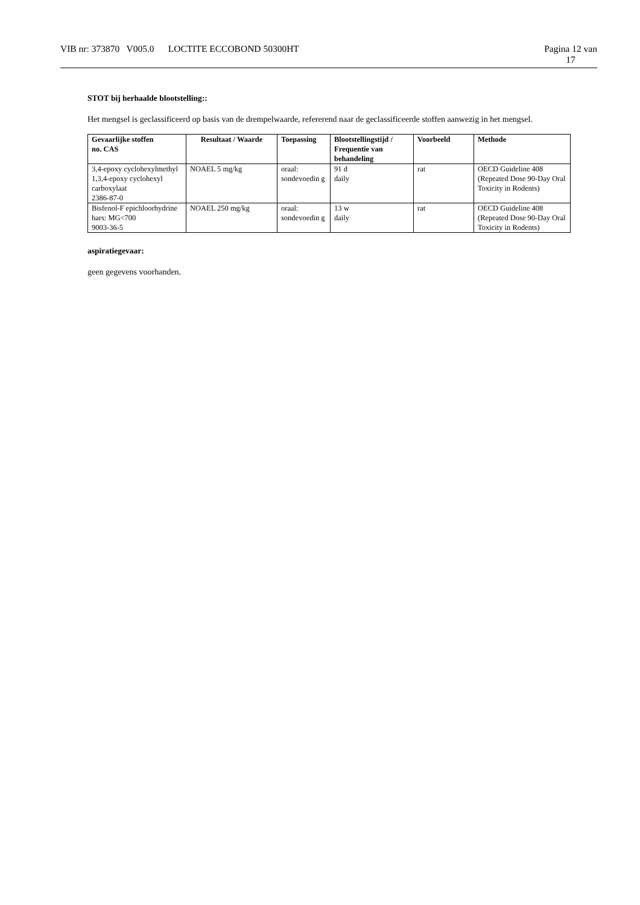VIB nr: 373870 V005.0 LOCTITE ECCOBOND 50300HT
Pagina 12 van
17
STOT bij herhaalde blootstelling::
Het mengsel is geclassificeerd op basis van de drempelwaarde, refererend naar de geclassificeerde stoffen aanwezig in het mengsel.
| Gevaarlijke stoffen no. CAS | Resultaat / Waarde | Toepassing | Blootstellingstijd / Frequentie van behandeling | Voorbeeld | Methode |
| --- | --- | --- | --- | --- | --- |
| 3,4-epoxy cyclohexylmethyl 1,3,4-epoxy cyclohexyl carboxylaat 2386-87-0 | NOAEL 5 mg/kg | oraal: sondevoedin g | 91 d daily | rat | OECD Guideline 408 (Repeated Dose 90-Day Oral Toxicity in Rodents) |
| Bisfenol-F epichloorhydrine hars: MG<700 9003-36-5 | NOAEL 250 mg/kg | oraal: sondevoedin g | 13 w daily | rat | OECD Guideline 408 (Repeated Dose 90-Day Oral Toxicity in Rodents) |
aspiratiegevaar:
geen gegevens voorhanden.